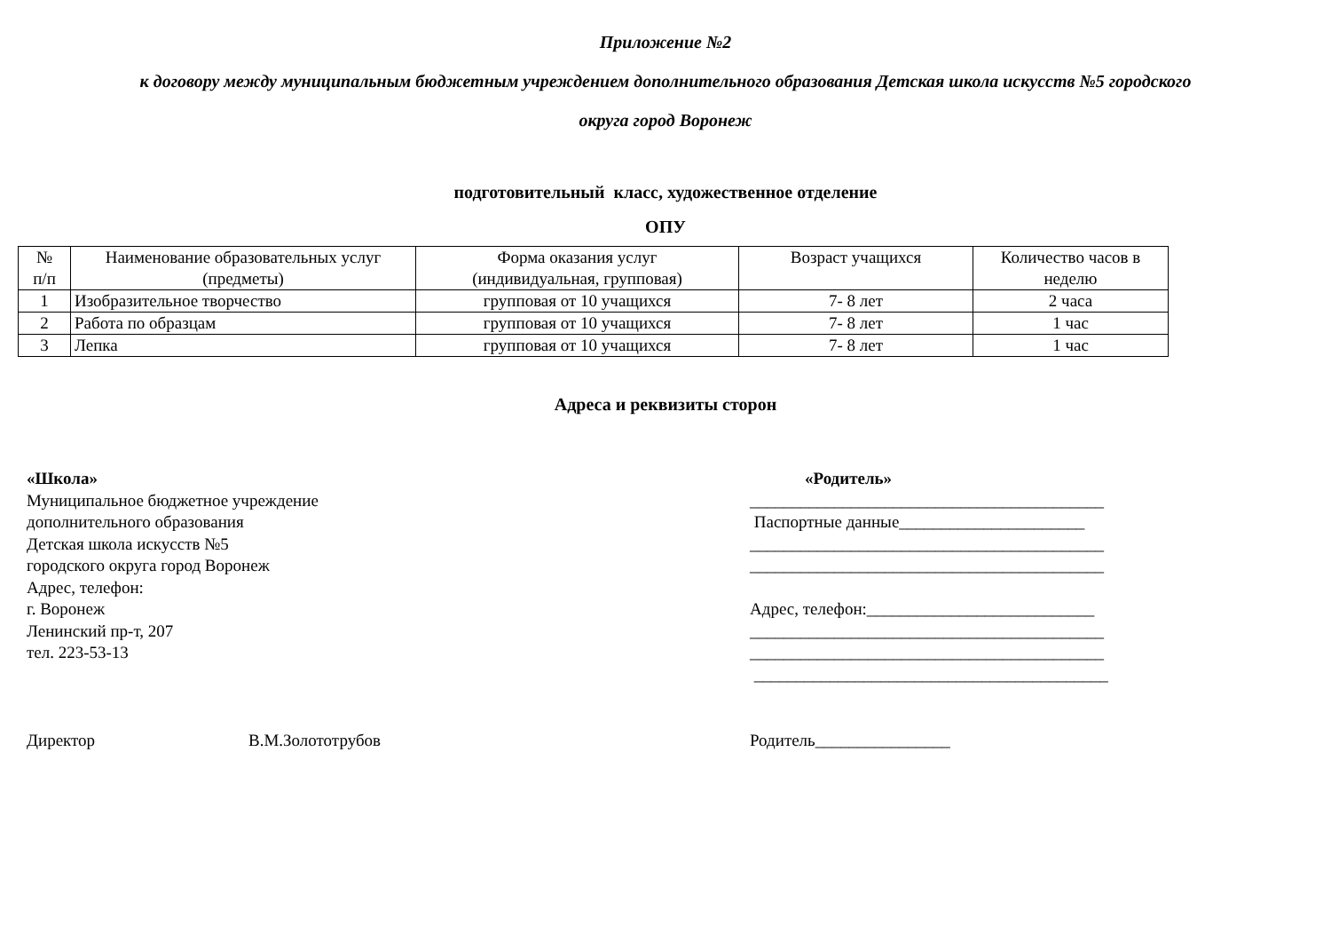Приложение №2
к договору между муниципальным бюджетным учреждением дополнительного образования Детская школа искусств №5 городского
округа город Воронеж
подготовительный класс, художественное отделение
ОПУ
| № п/п | Наименование образовательных услуг (предметы) | Форма оказания услуг (индивидуальная, групповая) | Возраст учащихся | Количество часов в неделю |
| 1 | Изобразительное творчество | групповая от 10 учащихся | 7- 8 лет | 2 часа |
| 2 | Работа по образцам | групповая от 10 учащихся | 7- 8 лет | 1 час |
| 3 | Лепка | групповая от 10 учащихся | 7- 8 лет | 1 час |
Адреса и реквизиты сторон
«Школа»
Муниципальное бюджетное учреждение
дополнительного образования
Детская школа искусств №5
городского округа город Воронеж
Адрес, телефон:
г. Воронеж
Ленинский пр-т, 207
тел. 223-53-13
«Родитель»
__________________________________________
Паспортные данные______________________
__________________________________________
__________________________________________
Адрес, телефон:___________________________
__________________________________________
__________________________________________
__________________________________________
Директор В.М.Золототрубов Родитель________________